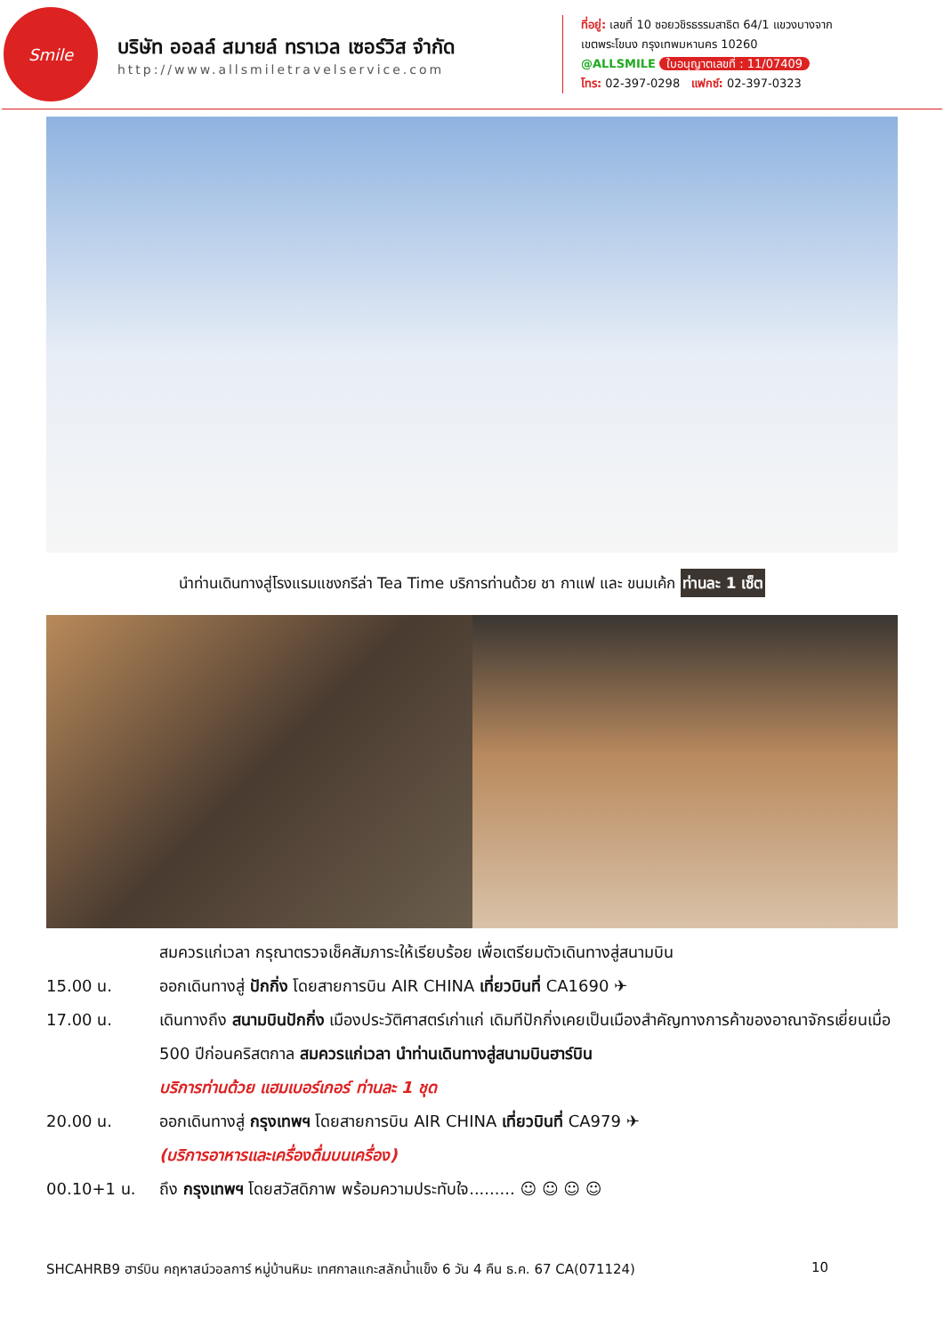Smile
บริษัท ออลล์ สมายล์ ทราเวล เซอร์วิส จำกัด
http://www.allsmiletravelservice.com
ที่อยู่: เลขที่ 10 ซอยวชิรธรรมสาธิต 64/1 แขวงบางจาก
เขตพระโขนง กรุงเทพมหานคร 10260
@ALLSMILE ใบอนุญาตเลขที่ : 11/07409
โทร: 02-397-0298 แฟกซ์: 02-397-0323
นำท่านเดินทางสู่โรงแรมแชงกรีล่า Tea Time บริการท่านด้วย ชา กาแฟ และ ขนมเค้ก ท่านละ 1 เซ็ต
สมควรแก่เวลา กรุณาตรวจเช็คสัมภาระให้เรียบร้อย เพื่อเตรียมตัวเดินทางสู่สนามบิน
15.00 น. ออกเดินทางสู่ ปักกิ่ง โดยสายการบิน AIR CHINA เที่ยวบินที่ CA1690 ✈
17.00 น. เดินทางถึง สนามบินปักกิ่ง เมืองประวัติศาสตร์เก่าแก่ เดิมทีปักกิ่งเคยเป็นเมืองสำคัญทางการค้าของอาณาจักรเยี่ยนเมื่อ 500 ปีก่อนคริสตกาล สมควรแก่เวลา นำท่านเดินทางสู่สนามบินฮาร์บิน
บริการท่านด้วย แฮมเบอร์เกอร์ ท่านละ 1 ชุด
20.00 น. ออกเดินทางสู่ กรุงเทพฯ โดยสายการบิน AIR CHINA เที่ยวบินที่ CA979 ✈
(บริการอาหารและเครื่องดื่มบนเครื่อง)
00.10+1 น. ถึง กรุงเทพฯ โดยสวัสดิภาพ พร้อมความประทับใจ......... ☺ ☺ ☺ ☺
SHCAHRB9 ฮาร์บิน คฤหาสน์วอลการ์ หมู่บ้านหิมะ เทศกาลแกะสลักน้ำแข็ง 6 วัน 4 คืน ธ.ค. 67 CA(071124) 10